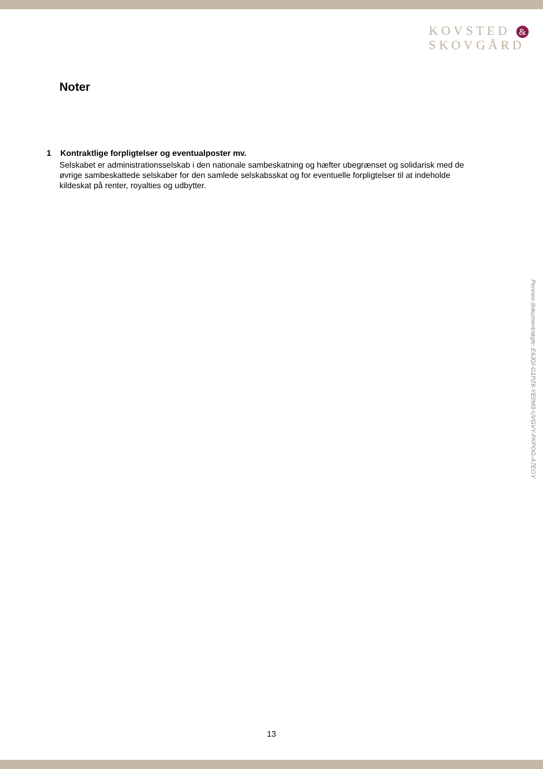KOVSTED &
SKOVGÅRD
Noter
1 Kontraktlige forpligtelser og eventualposter mv.
Selskabet er administrationsselskab i den nationale sambeskatning og hæfter ubegrænset og solidarisk med de øvrige sambeskattede selskaber for den samlede selskabsskat og for eventuelle forpligtelser til at indeholde kildeskat på renter, royalties og udbytter.
Penneo dokumentnøgle: E6JGI-G1PZ6-YE0M3-UVGVY-FKPOG-A7EOY
13